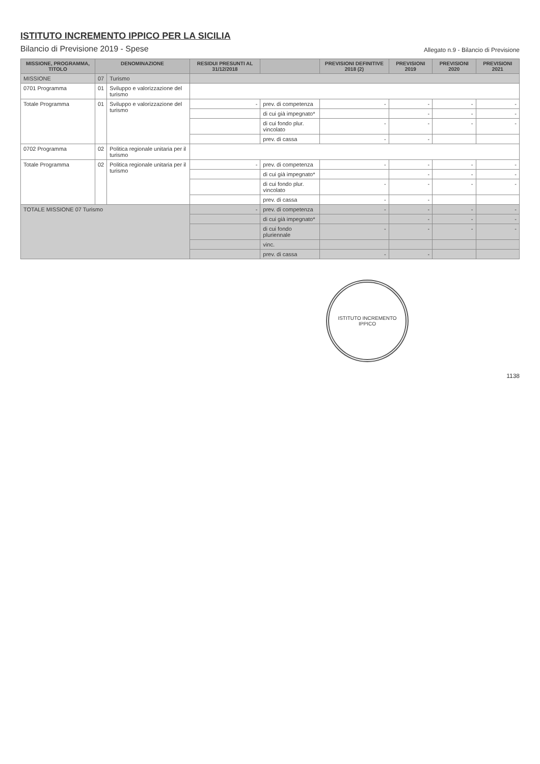ISTITUTO INCREMENTO IPPICO PER LA SICILIA
Bilancio di Previsione 2019 - Spese
Allegato n.9 - Bilancio di Previsione
| MISSIONE, PROGRAMMA, TITOLO | DENOMINAZIONE | | RESIDUI PRESUNTI AL 31/12/2018 | | PREVISIONI DEFINITIVE 2018 (2) | PREVISIONI 2019 | PREVISIONI 2020 | PREVISIONI 2021 |
| --- | --- | --- | --- | --- | --- | --- | --- | --- |
| MISSIONE | 07 | Turismo | | | | | | |
| 0701 Programma | 01 | Sviluppo e valorizzazione del turismo | | | | | | |
| Totale Programma | 01 | Sviluppo e valorizzazione del turismo | - | prev. di competenza | - | - | - | - |
| | | | | di cui già impegnato* | | - | - | - |
| | | | | di cui fondo plur. vincolato | - | - | - | - |
| | | | | prev. di cassa | - | - | | |
| 0702 Programma | 02 | Politica regionale unitaria per il turismo | | | | | | |
| Totale Programma | 02 | Politica regionale unitaria per il turismo | - | prev. di competenza | - | - | - | - |
| | | | | di cui già impegnato* | | - | - | - |
| | | | | di cui fondo plur. vincolato | - | - | - | - |
| | | | | prev. di cassa | - | - | | |
| TOTALE MISSIONE 07 Turismo | | | - | prev. di competenza | - | - | - | - |
| | | | | di cui già impegnato* | | - | - | - |
| | | | | di cui fondo pluriennale | - | - | - | - |
| | | | | vinc. | | | | |
| | | | | prev. di cassa | - | - | | |
ISTITUTO INCREMENTO IPPICO
1138